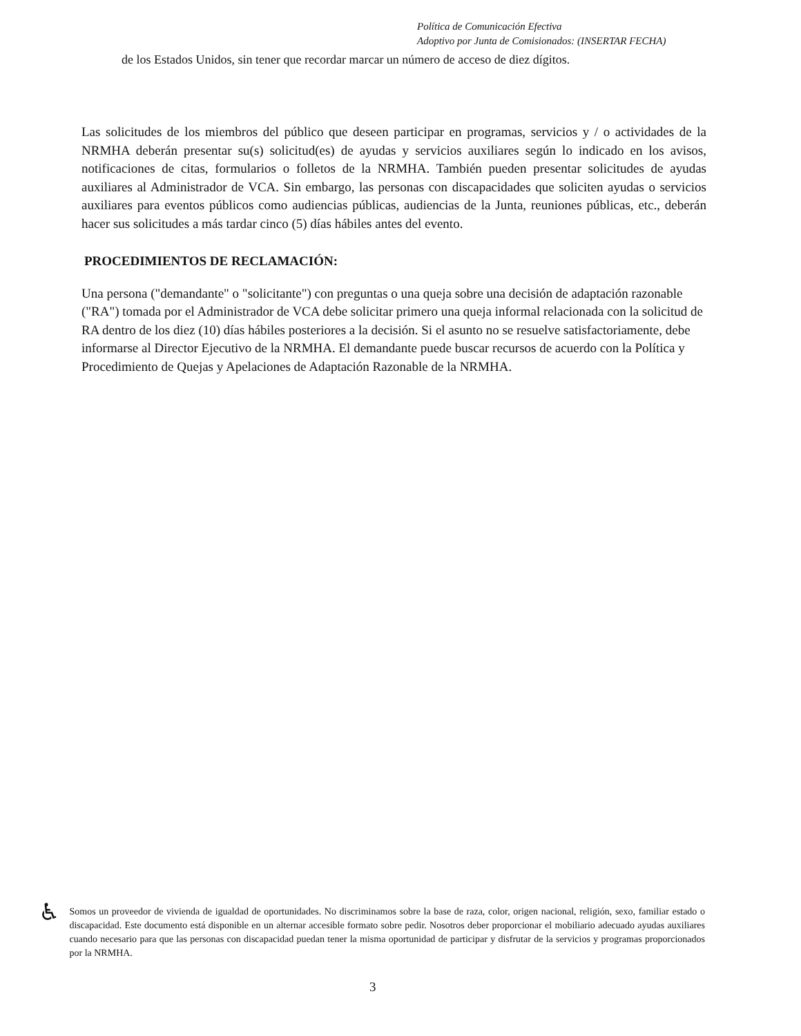Política de Comunicación Efectiva
Adoptivo por Junta de Comisionados: (INSERTAR FECHA)
de los Estados Unidos, sin tener que recordar marcar un número de acceso de diez dígitos.
Las solicitudes de los miembros del público que deseen participar en programas, servicios y / o actividades de la NRMHA deberán presentar su(s) solicitud(es) de ayudas y servicios auxiliares según lo indicado en los avisos, notificaciones de citas, formularios o folletos de la NRMHA. También pueden presentar solicitudes de ayudas auxiliares al Administrador de VCA. Sin embargo, las personas con discapacidades que soliciten ayudas o servicios auxiliares para eventos públicos como audiencias públicas, audiencias de la Junta, reuniones públicas, etc., deberán hacer sus solicitudes a más tardar cinco (5) días hábiles antes del evento.
PROCEDIMIENTOS DE RECLAMACIÓN:
Una persona ("demandante" o "solicitante") con preguntas o una queja sobre una decisión de adaptación razonable ("RA") tomada por el Administrador de VCA debe solicitar primero una queja informal relacionada con la solicitud de RA dentro de los diez (10) días hábiles posteriores a la decisión. Si el asunto no se resuelve satisfactoriamente, debe informarse al Director Ejecutivo de la NRMHA. El demandante puede buscar recursos de acuerdo con la Política y Procedimiento de Quejas y Apelaciones de Adaptación Razonable de la NRMHA.
♿
Somos un proveedor de vivienda de igualdad de oportunidades. No discriminamos sobre la base de raza, color, origen nacional, religión, sexo, familiar estado o discapacidad. Este documento está disponible en un alternar accesible formato sobre pedir. Nosotros deber proporcionar el mobiliario adecuado ayudas auxiliares cuando necesario para que las personas con discapacidad puedan tener la misma oportunidad de participar y disfrutar de la servicios y programas proporcionados por la NRMHA.
3